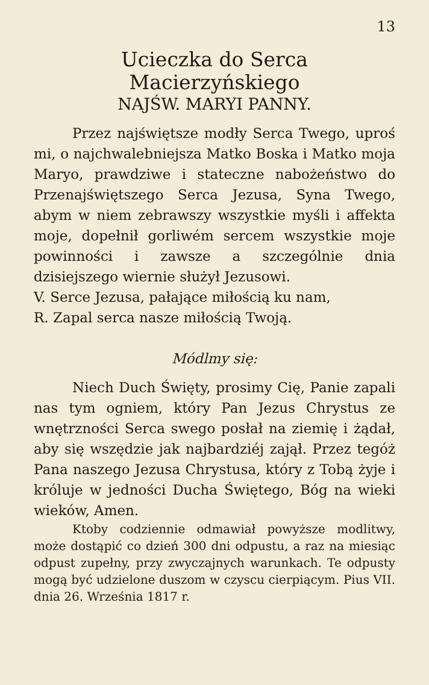13
Ucieczka do Serca Macierzyńskiego
NAJŚW. MARYI PANNY.
Przez najświętsze modły Serca Twego, uproś mi, o najchwalebniejsza Matko Boska i Matko moja Maryo, prawdziwe i stateczne nabożeństwo do Przenajświętszego Serca Jezusa, Syna Twego, abym w niem zebrawszy wszystkie myśli i affekta moje, dopełnił gorliwém sercem wszystkie moje powinności i zawsze a szczególnie dnia dzisiejszego wiernie służył Jezusowi.
V. Serce Jezusa, pałające miłością ku nam,
R. Zapal serca nasze miłością Twoją.
Módlmy się:
Niech Duch Święty, prosimy Cię, Panie zapali nas tym ogniem, który Pan Jezus Chrystus ze wnętrzności Serca swego posłał na ziemię i żądał, aby się wszędzie jak najbardziéj zajął. Przez tegóż Pana naszego Jezusa Chrystusa, który z Tobą żyje i króluje w jedności Ducha Świętego, Bóg na wieki wieków, Amen.
Ktoby codziennie odmawiał powyższe modlitwy, może dostąpić co dzień 300 dni odpustu, a raz na miesiąc odpust zupełny, przy zwyczajnych warunkach. Te odpusty mogą być udzielone duszom w czyscu cierpiącym. Pius VII. dnia 26. Września 1817 r.